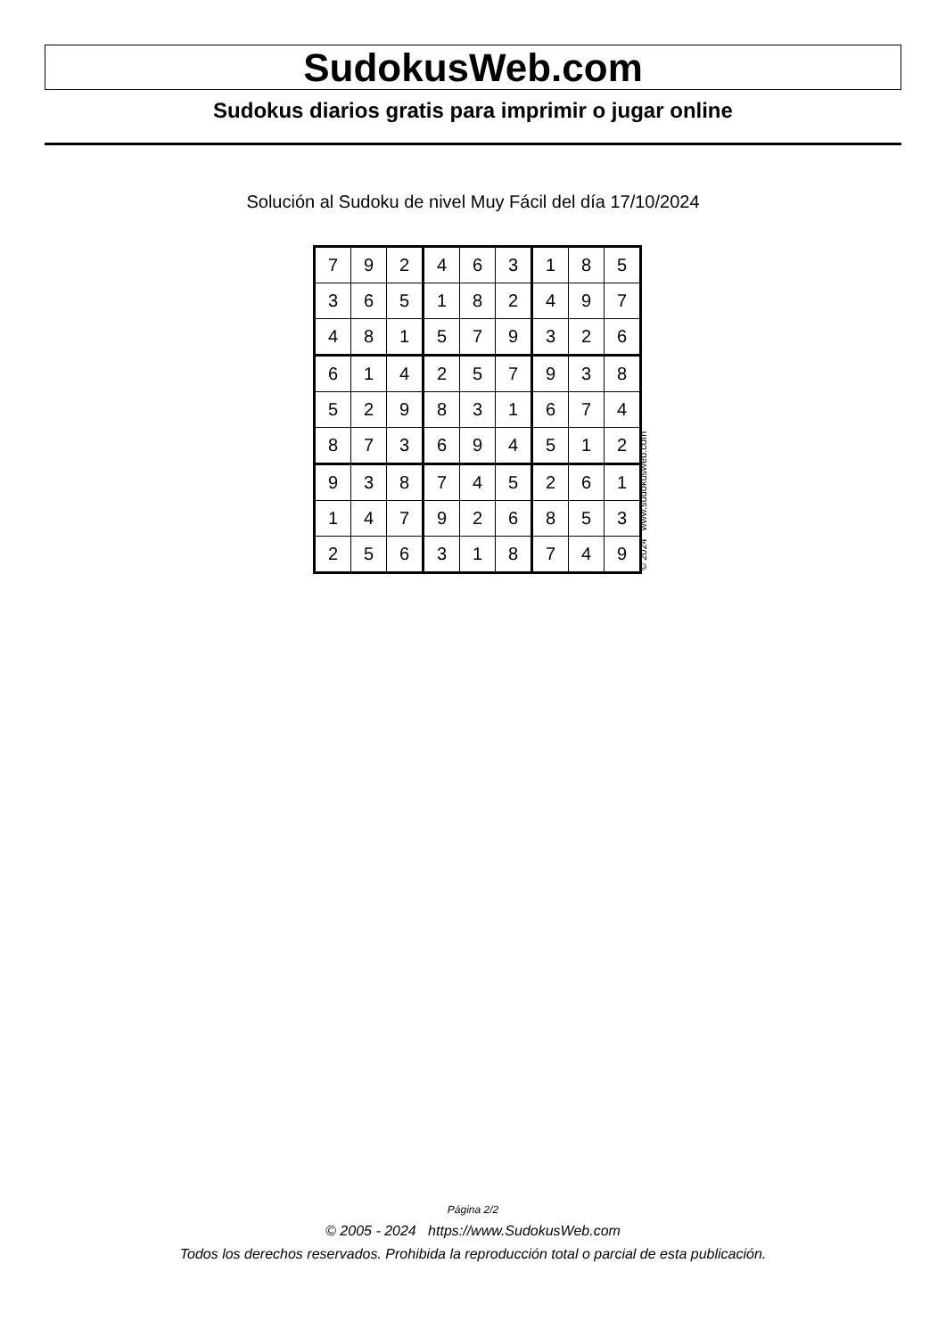SudokusWeb.com
Sudokus diarios gratis para imprimir o jugar online
Solución al Sudoku de nivel Muy Fácil del día 17/10/2024
| 7 | 9 | 2 | 4 | 6 | 3 | 1 | 8 | 5 |
| 3 | 6 | 5 | 1 | 8 | 2 | 4 | 9 | 7 |
| 4 | 8 | 1 | 5 | 7 | 9 | 3 | 2 | 6 |
| 6 | 1 | 4 | 2 | 5 | 7 | 9 | 3 | 8 |
| 5 | 2 | 9 | 8 | 3 | 1 | 6 | 7 | 4 |
| 8 | 7 | 3 | 6 | 9 | 4 | 5 | 1 | 2 |
| 9 | 3 | 8 | 7 | 4 | 5 | 2 | 6 | 1 |
| 1 | 4 | 7 | 9 | 2 | 6 | 8 | 5 | 3 |
| 2 | 5 | 6 | 3 | 1 | 8 | 7 | 4 | 9 |
© 2024 www.sudokusweb.com
Página 2/2
© 2005 - 2024 https://www.SudokusWeb.com
Todos los derechos reservados. Prohibida la reproducción total o parcial de esta publicación.